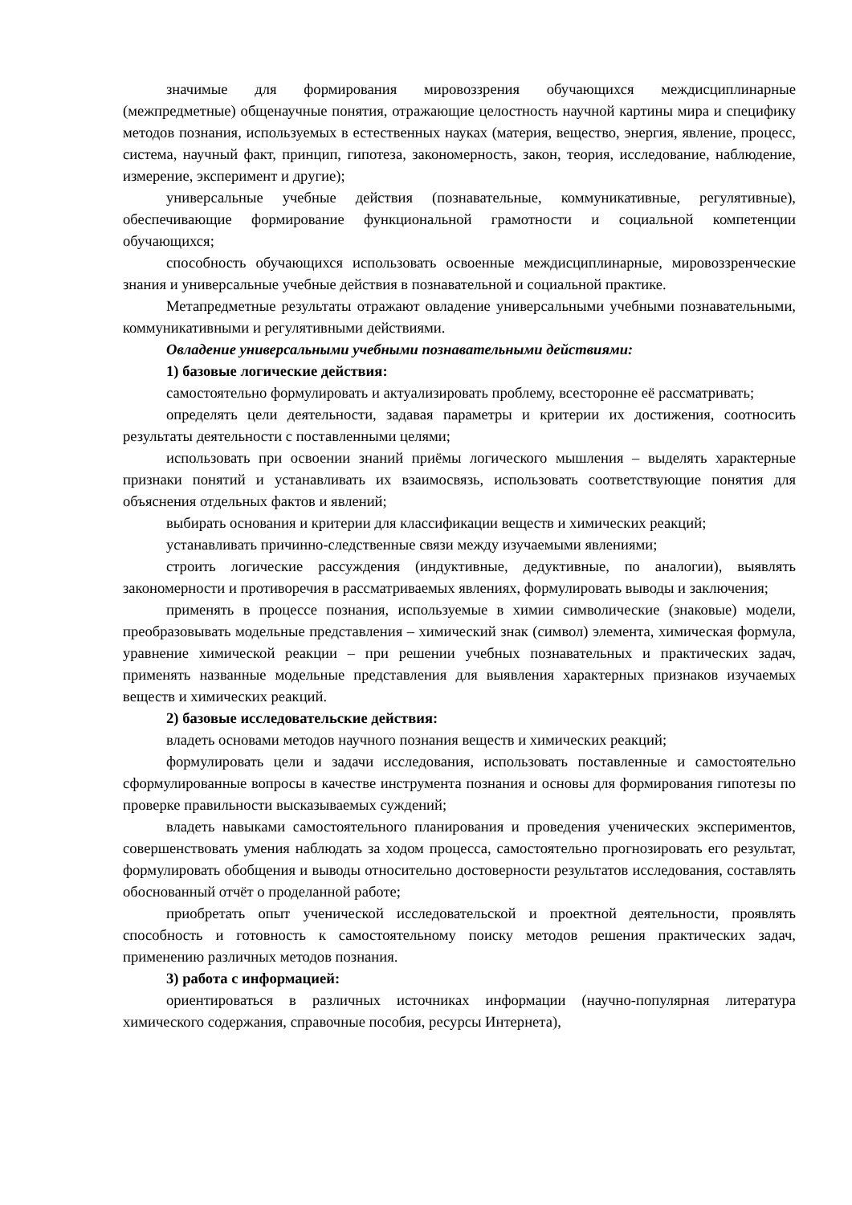значимые для формирования мировоззрения обучающихся междисциплинарные (межпредметные) общенаучные понятия, отражающие целостность научной картины мира и специфику методов познания, используемых в естественных науках (материя, вещество, энергия, явление, процесс, система, научный факт, принцип, гипотеза, закономерность, закон, теория, исследование, наблюдение, измерение, эксперимент и другие);
универсальные учебные действия (познавательные, коммуникативные, регулятивные), обеспечивающие формирование функциональной грамотности и социальной компетенции обучающихся;
способность обучающихся использовать освоенные междисциплинарные, мировоззренческие знания и универсальные учебные действия в познавательной и социальной практике.
Метапредметные результаты отражают овладение универсальными учебными познавательными, коммуникативными и регулятивными действиями.
Овладение универсальными учебными познавательными действиями:
1) базовые логические действия:
самостоятельно формулировать и актуализировать проблему, всесторонне её рассматривать;
определять цели деятельности, задавая параметры и критерии их достижения, соотносить результаты деятельности с поставленными целями;
использовать при освоении знаний приёмы логического мышления – выделять характерные признаки понятий и устанавливать их взаимосвязь, использовать соответствующие понятия для объяснения отдельных фактов и явлений;
выбирать основания и критерии для классификации веществ и химических реакций;
устанавливать причинно-следственные связи между изучаемыми явлениями;
строить логические рассуждения (индуктивные, дедуктивные, по аналогии), выявлять закономерности и противоречия в рассматриваемых явлениях, формулировать выводы и заключения;
применять в процессе познания, используемые в химии символические (знаковые) модели, преобразовывать модельные представления – химический знак (символ) элемента, химическая формула, уравнение химической реакции – при решении учебных познавательных и практических задач, применять названные модельные представления для выявления характерных признаков изучаемых веществ и химических реакций.
2) базовые исследовательские действия:
владеть основами методов научного познания веществ и химических реакций;
формулировать цели и задачи исследования, использовать поставленные и самостоятельно сформулированные вопросы в качестве инструмента познания и основы для формирования гипотезы по проверке правильности высказываемых суждений;
владеть навыками самостоятельного планирования и проведения ученических экспериментов, совершенствовать умения наблюдать за ходом процесса, самостоятельно прогнозировать его результат, формулировать обобщения и выводы относительно достоверности результатов исследования, составлять обоснованный отчёт о проделанной работе;
приобретать опыт ученической исследовательской и проектной деятельности, проявлять способность и готовность к самостоятельному поиску методов решения практических задач, применению различных методов познания.
3) работа с информацией:
ориентироваться в различных источниках информации (научно-популярная литература химического содержания, справочные пособия, ресурсы Интернета),